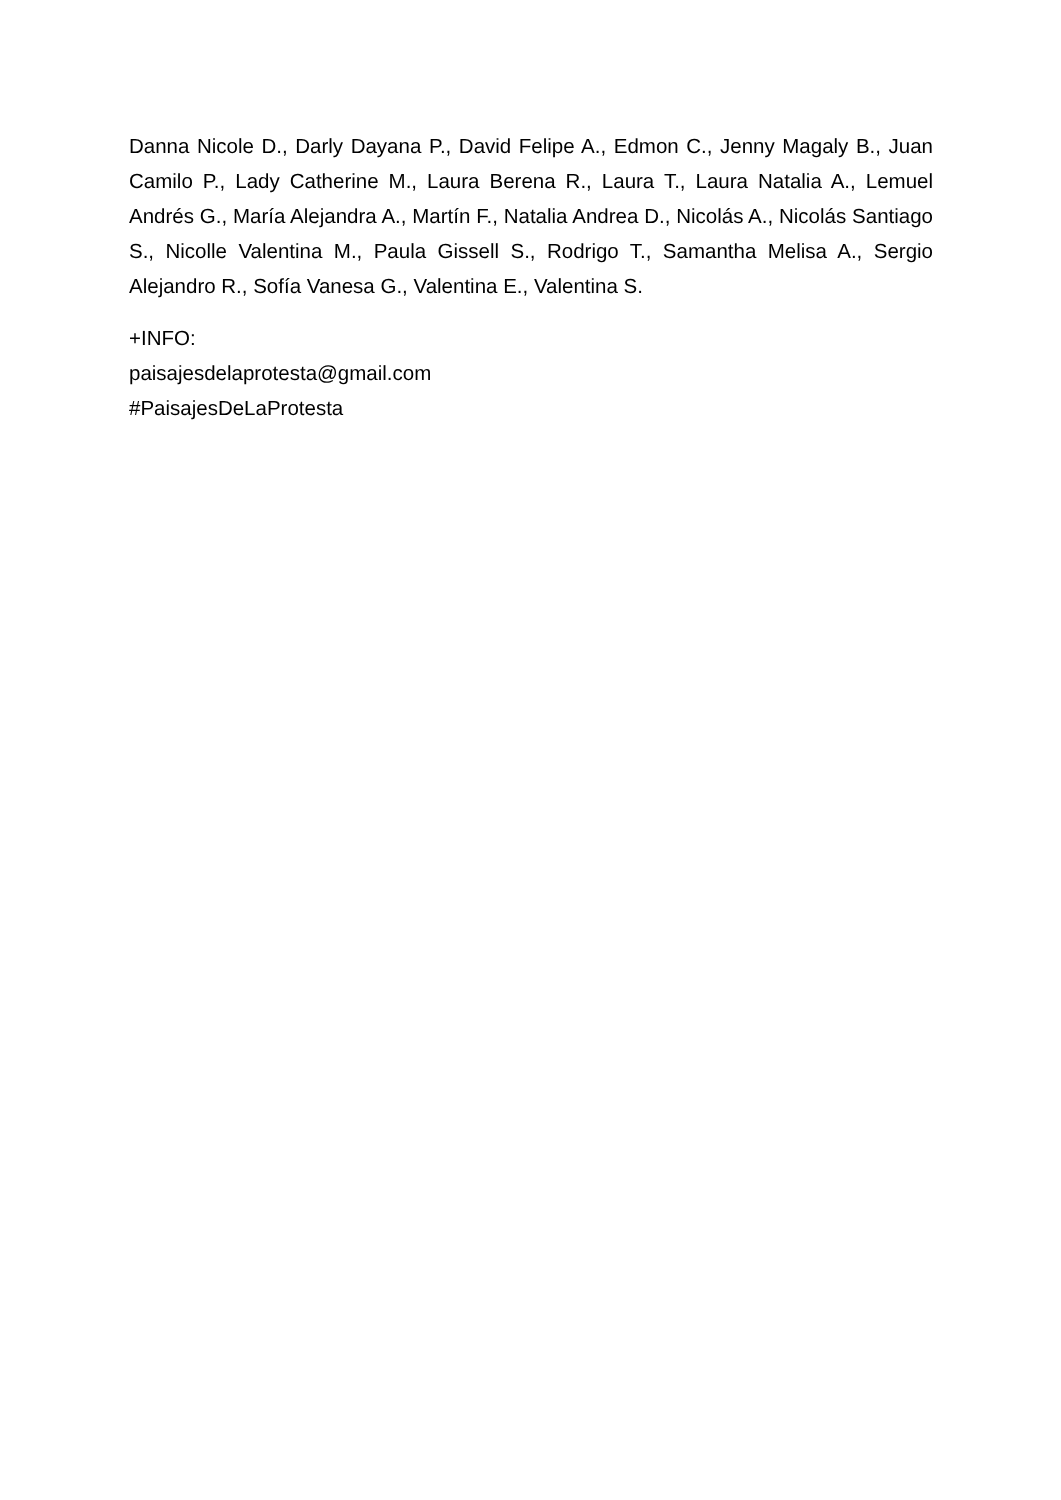Danna Nicole D., Darly Dayana P., David Felipe A., Edmon C., Jenny Magaly B., Juan Camilo P., Lady Catherine M., Laura Berena R., Laura T., Laura Natalia A., Lemuel Andrés G., María Alejandra A., Martín F., Natalia Andrea D., Nicolás A., Nicolás Santiago S., Nicolle Valentina M., Paula Gissell S., Rodrigo T., Samantha Melisa A., Sergio Alejandro R., Sofía Vanesa G., Valentina E., Valentina S.
+INFO:
paisajesdelaprotesta@gmail.com
#PaisajesDeLaProtesta